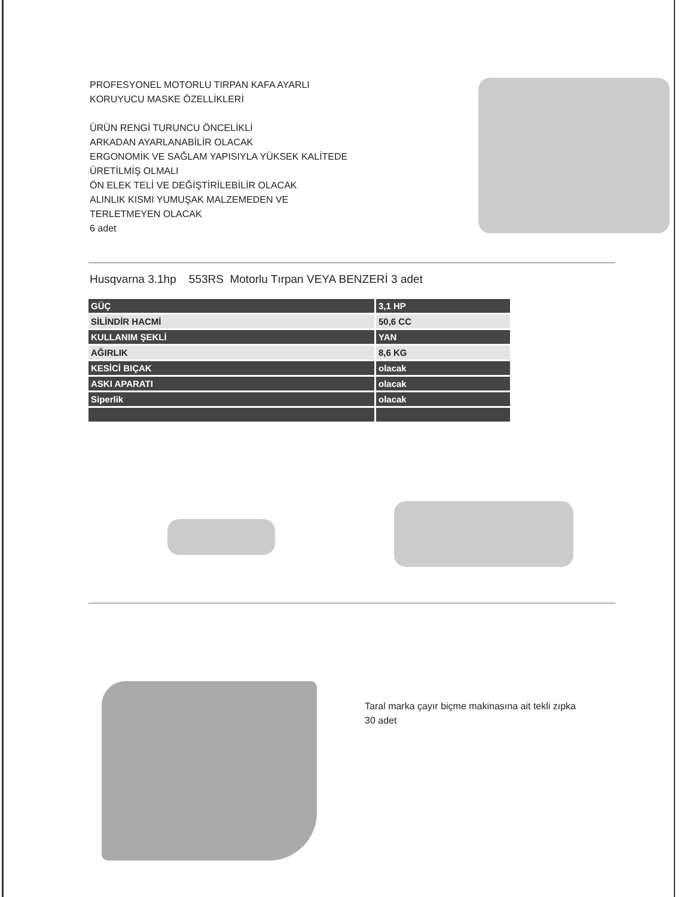PROFESYONEL MOTORLU TIRPAN KAFA AYARLI
KORUYUCU MASKE ÖZELLİKLERİ
ÜRÜN RENGİ TURUNCU ÖNCELİKLİ
ARKADAN AYARLANABİLİR OLACAK
ERGONOMİK VE SAĞLAM YAPISIYLA YÜKSEK KALİTEDE
ÜRETİLMİŞ OLMALI
ÖN ELEK TELİ VE DEĞİŞTİRİLEBİLİR OLACAK
ALINLIK KISMI YUMUŞAK MALZEMEDEN VE
TERLETMEYEN OLACAK
6 adet
Husqvarna 3.1hp 553RS Motorlu Tırpan VEYA BENZERİ 3 adet
| GÜÇ | 3,1 HP |
| SİLİNDİR HACMİ | 50,6 CC |
| KULLANIM ŞEKLİ | YAN |
| AĞIRLIK | 8,6 KG |
| KESİCİ BIÇAK | olacak |
| ASKI APARATI | olacak |
| Siperlik | olacak |
Taral marka çayır biçme makinasına ait tekli zıpka
30 adet